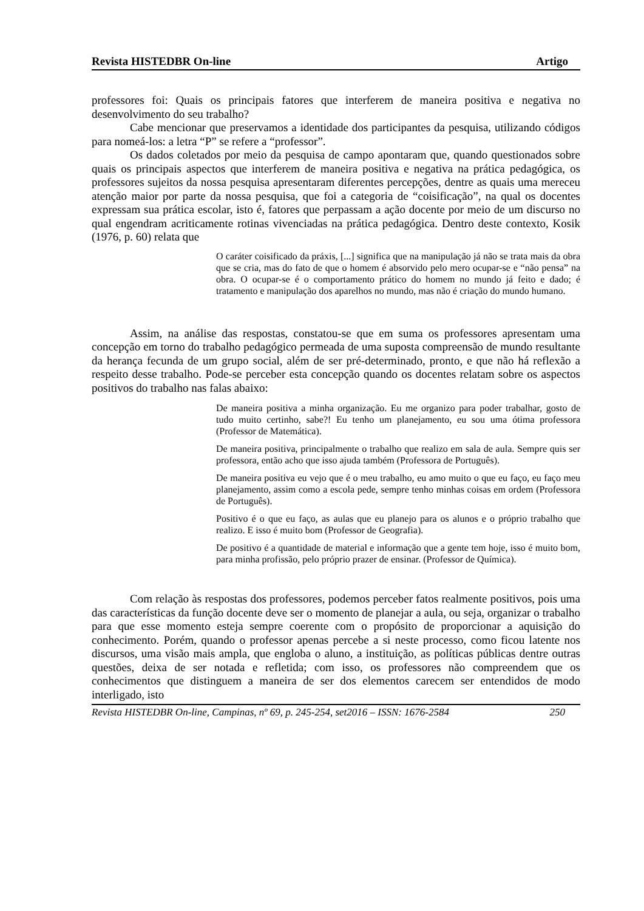Revista HISTEDBR On-line Artigo
professores foi: Quais os principais fatores que interferem de maneira positiva e negativa no desenvolvimento do seu trabalho?
Cabe mencionar que preservamos a identidade dos participantes da pesquisa, utilizando códigos para nomeá-los: a letra “P” se refere a “professor”.
Os dados coletados por meio da pesquisa de campo apontaram que, quando questionados sobre quais os principais aspectos que interferem de maneira positiva e negativa na prática pedagógica, os professores sujeitos da nossa pesquisa apresentaram diferentes percepções, dentre as quais uma mereceu atenção maior por parte da nossa pesquisa, que foi a categoria de “coisificação”, na qual os docentes expressam sua prática escolar, isto é, fatores que perpassam a ação docente por meio de um discurso no qual engendram acriticamente rotinas vivenciadas na prática pedagógica. Dentro deste contexto, Kosik (1976, p. 60) relata que
O caráter coisificado da práxis, [...] significa que na manipulação já não se trata mais da obra que se cria, mas do fato de que o homem é absorvido pelo mero ocupar-se e “não pensa” na obra. O ocupar-se é o comportamento prático do homem no mundo já feito e dado; é tratamento e manipulação dos aparelhos no mundo, mas não é criação do mundo humano.
Assim, na análise das respostas, constatou-se que em suma os professores apresentam uma concepção em torno do trabalho pedagógico permeada de uma suposta compreensão de mundo resultante da herança fecunda de um grupo social, além de ser pré-determinado, pronto, e que não há reflexão a respeito desse trabalho. Pode-se perceber esta concepção quando os docentes relatam sobre os aspectos positivos do trabalho nas falas abaixo:
De maneira positiva a minha organização. Eu me organizo para poder trabalhar, gosto de tudo muito certinho, sabe?! Eu tenho um planejamento, eu sou uma ótima professora (Professor de Matemática).
De maneira positiva, principalmente o trabalho que realizo em sala de aula. Sempre quis ser professora, então acho que isso ajuda também (Professora de Português).
De maneira positiva eu vejo que é o meu trabalho, eu amo muito o que eu faço, eu faço meu planejamento, assim como a escola pede, sempre tenho minhas coisas em ordem (Professora de Português).
Positivo é o que eu faço, as aulas que eu planejo para os alunos e o próprio trabalho que realizo. E isso é muito bom (Professor de Geografia).
De positivo é a quantidade de material e informação que a gente tem hoje, isso é muito bom, para minha profissão, pelo próprio prazer de ensinar. (Professor de Química).
Com relação às respostas dos professores, podemos perceber fatos realmente positivos, pois uma das características da função docente deve ser o momento de planejar a aula, ou seja, organizar o trabalho para que esse momento esteja sempre coerente com o propósito de proporcionar a aquisição do conhecimento. Porém, quando o professor apenas percebe a si neste processo, como ficou latente nos discursos, uma visão mais ampla, que engloba o aluno, a instituição, as políticas públicas dentre outras questões, deixa de ser notada e refletida; com isso, os professores não compreendem que os conhecimentos que distinguem a maneira de ser dos elementos carecem ser entendidos de modo interligado, isto
Revista HISTEDBR On-line, Campinas, nº 69, p. 245-254, set2016 – ISSN: 1676-2584 250